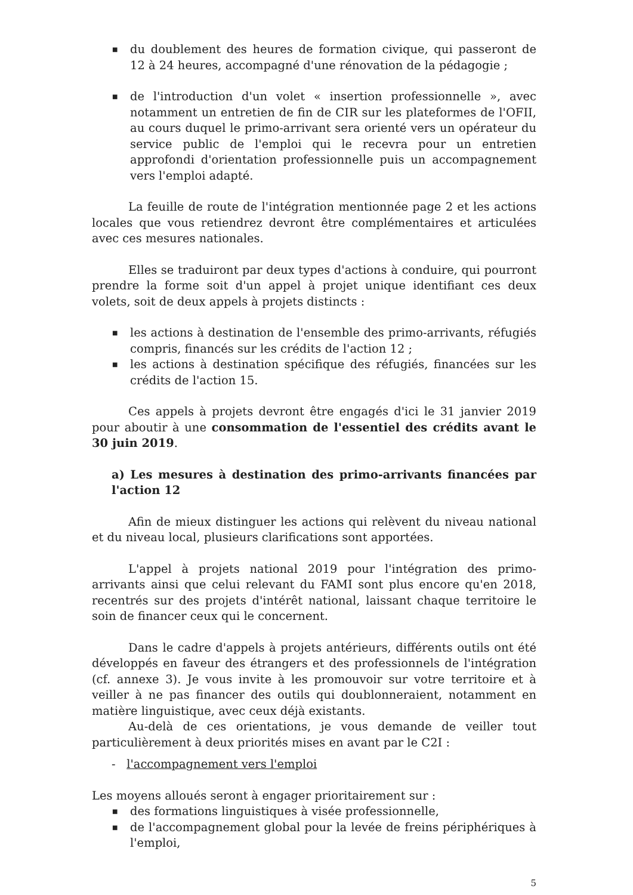■ du doublement des heures de formation civique, qui passeront de 12 à 24 heures, accompagné d'une rénovation de la pédagogie ;
■ de l'introduction d'un volet « insertion professionnelle », avec notamment un entretien de fin de CIR sur les plateformes de l'OFII, au cours duquel le primo-arrivant sera orienté vers un opérateur du service public de l'emploi qui le recevra pour un entretien approfondi d'orientation professionnelle puis un accompagnement vers l'emploi adapté.
La feuille de route de l'intégration mentionnée page 2 et les actions locales que vous retiendrez devront être complémentaires et articulées avec ces mesures nationales.
Elles se traduiront par deux types d'actions à conduire, qui pourront prendre la forme soit d'un appel à projet unique identifiant ces deux volets, soit de deux appels à projets distincts :
■ les actions à destination de l'ensemble des primo-arrivants, réfugiés compris, financés sur les crédits de l'action 12 ;
■ les actions à destination spécifique des réfugiés, financées sur les crédits de l'action 15.
Ces appels à projets devront être engagés d'ici le 31 janvier 2019 pour aboutir à une consommation de l'essentiel des crédits avant le 30 juin 2019.
a) Les mesures à destination des primo-arrivants financées par l'action 12
Afin de mieux distinguer les actions qui relèvent du niveau national et du niveau local, plusieurs clarifications sont apportées.
L'appel à projets national 2019 pour l'intégration des primo-arrivants ainsi que celui relevant du FAMI sont plus encore qu'en 2018, recentrés sur des projets d'intérêt national, laissant chaque territoire le soin de financer ceux qui le concernent.
Dans le cadre d'appels à projets antérieurs, différents outils ont été développés en faveur des étrangers et des professionnels de l'intégration (cf. annexe 3). Je vous invite à les promouvoir sur votre territoire et à veiller à ne pas financer des outils qui doublonneraient, notamment en matière linguistique, avec ceux déjà existants.
Au-delà de ces orientations, je vous demande de veiller tout particulièrement à deux priorités mises en avant par le C2I :
- l'accompagnement vers l'emploi
Les moyens alloués seront à engager prioritairement sur :
■ des formations linguistiques à visée professionnelle,
■ de l'accompagnement global pour la levée de freins périphériques à l'emploi,
5